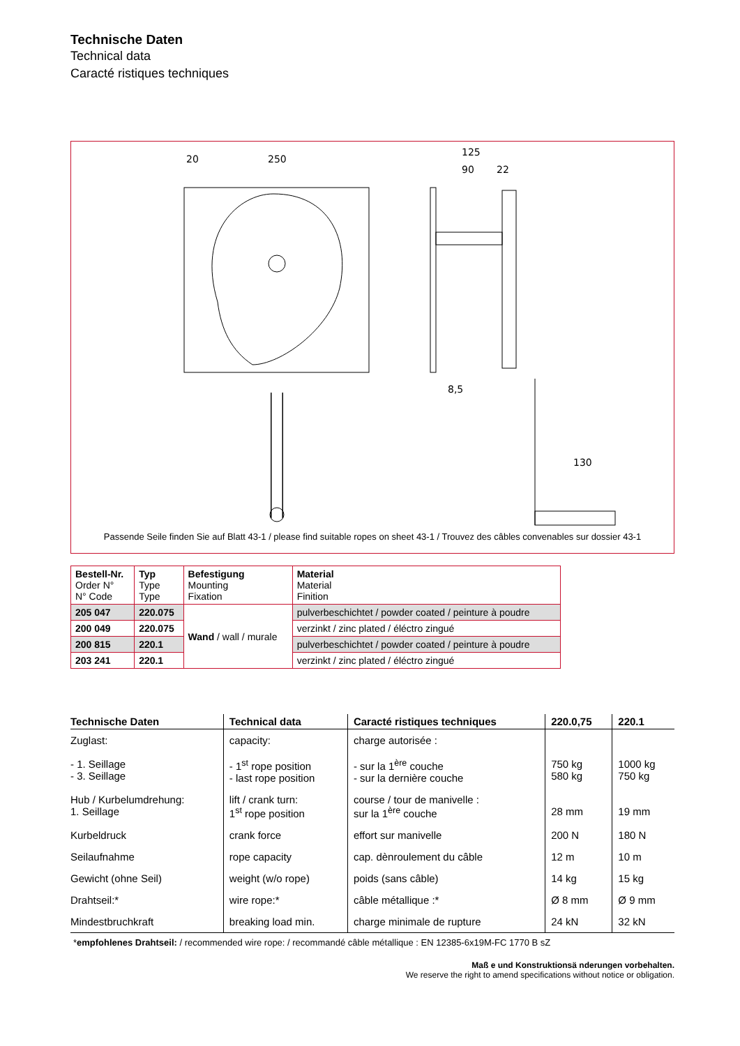Technische Daten
Technical data
Caracté ristiques techniques
20
250
125
90
22
8,5
130
Passende Seile finden Sie auf Blatt 43-1 / please find suitable ropes on sheet 43-1 / Trouvez des câbles convenables sur dossier 43-1
| Bestell-Nr. Order N° N° Code | Typ Type Type | Befestigung Mounting Fixation | Material Material Finition |
| --- | --- | --- | --- |
| 205 047 | 220.075 | Wand / wall / murale | pulverbeschichtet / powder coated / peinture à poudre |
| 200 049 | 220.075 | | verzinkt / zinc plated / éléctro zingué |
| 200 815 | 220.1 | | pulverbeschichtet / powder coated / peinture à poudre |
| 203 241 | 220.1 | | verzinkt / zinc plated / éléctro zingué |
| Technische Daten | Technical data | Caracté ristiques techniques | 220.0,75 | 220.1 |
| --- | --- | --- | --- | --- |
| Zuglast: - 1. Seillage - 3. Seillage | capacity: - 1<sup>st</sup> rope position - last rope position | charge autorisée : - sur la 1<sup>ère</sup> couche - sur la dernière couche | 750 kg 580 kg | 1000 kg 750 kg |
| Hub / Kurbelumdrehung: 1. Seillage | lift / crank turn: 1<sup>st</sup> rope position | course / tour de manivelle : sur la 1<sup>ère</sup> couche | 28 mm | 19 mm |
| Kurbeldruck | crank force | effort sur manivelle | 200 N | 180 N |
| Seilaufnahme | rope capacity | cap. dènroulement du câble | 12 m | 10 m |
| Gewicht (ohne Seil) | weight (w/o rope) | poids (sans câble) | 14 kg | 15 kg |
| Drahtseil:* | wire rope:* | câble métallique :* | Ø 8 mm | Ø 9 mm |
| Mindestbruchkraft | breaking load min. | charge minimale de rupture | 24 kN | 32 kN |
*empfohlenes Drahtseil: / recommended wire rope: / recommandé câble métallique : EN 12385-6x19M-FC 1770 B sZ
Maß e und Konstruktionsä nderungen vorbehalten.
We reserve the right to amend specifications without notice or obligation.